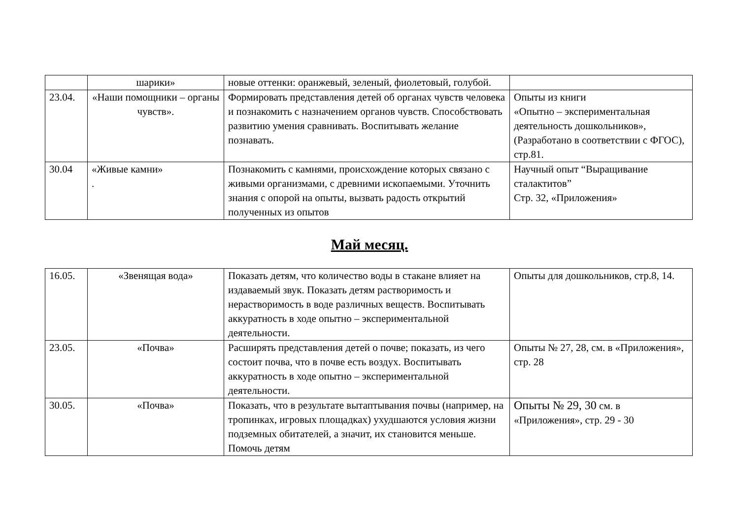| | шарики» | новые оттенки: оранжевый, зеленый, фиолетовый, голубой. | |
| 23.04. | «Наши помощники – органы чувств». | Формировать представления детей об органах чувств человека и познакомить с назначением органов чувств. Способствовать развитию умения сравнивать. Воспитывать желание познавать. | Опыты из книги «Опытно – экспериментальная деятельность дошкольников», (Разработано в соответствии с ФГОС), стр.81. |
| 30.04 | «Живые камни» . | Познакомить с камнями, происхождение которых связано с живыми организмами, с древними ископаемыми. Уточнить знания с опорой на опыты, вызвать радость открытий полученных из опытов | Научный опыт “Выращивание сталактитов” Стр. 32, «Приложения» |
Май месяц.
| 16.05. | «Звенящая вода» | Показать детям, что количество воды в стакане влияет на издаваемый звук. Показать детям растворимость и нерастворимость в воде различных веществ. Воспитывать аккуратность в ходе опытно – экспериментальной деятельности. | Опыты для дошкольников, стр.8, 14. |
| 23.05. | «Почва» | Расширять представления детей о почве; показать, из чего состоит почва, что в почве есть воздух. Воспитывать аккуратность в ходе опытно – экспериментальной деятельности. | Опыты № 27, 28, см. в «Приложения», стр. 28 |
| 30.05. | «Почва» | Показать, что в результате вытаптывания почвы (например, на тропинках, игровых площадках) ухудшаются условия жизни подземных обитателей, а значит, их становится меньше. Помочь детям | Опыты № 29, 30 см. в «Приложения», стр. 29 - 30 |